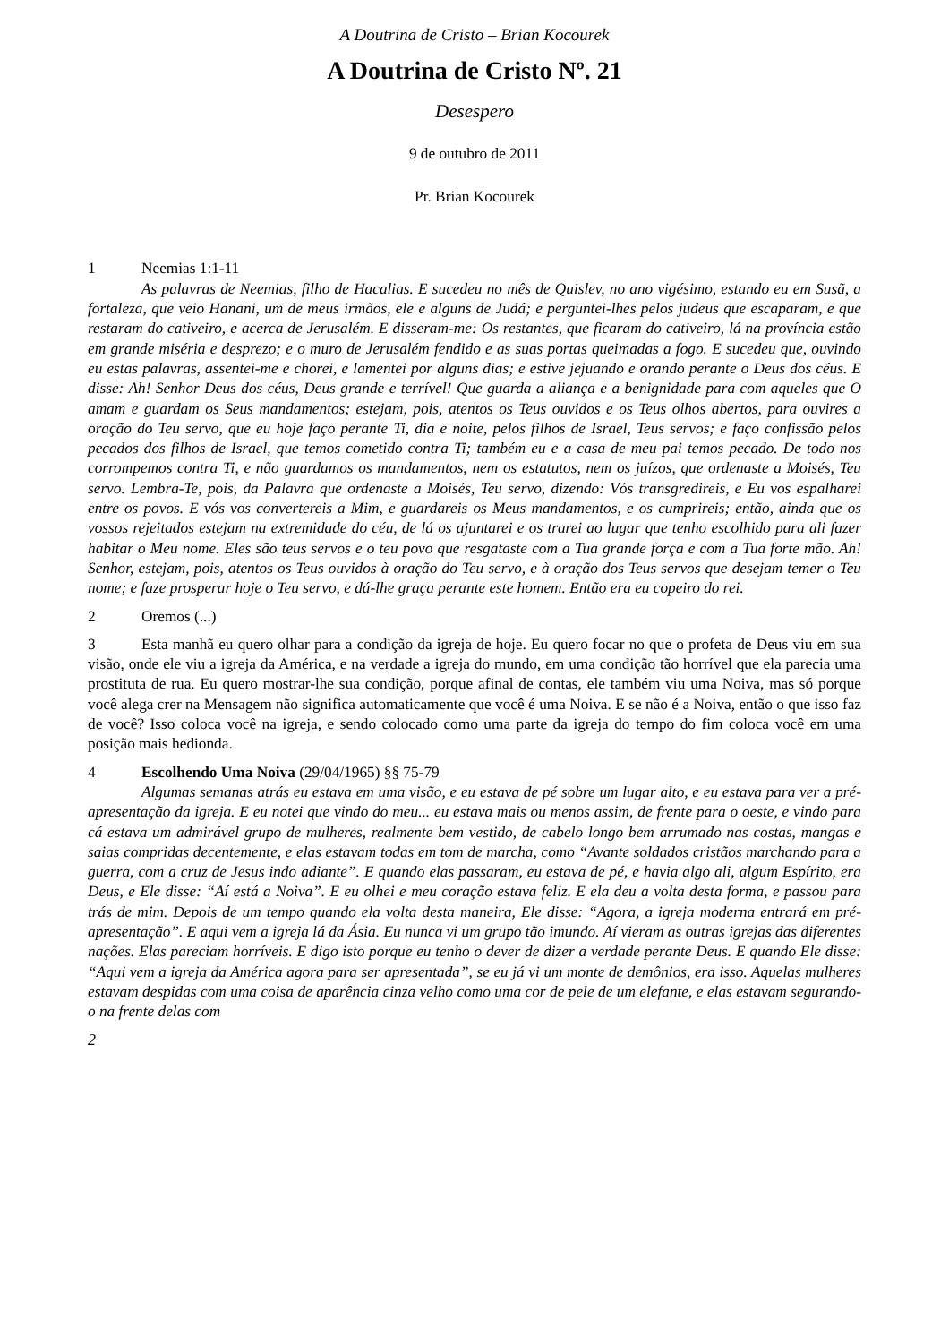A Doutrina de Cristo – Brian Kocourek
A Doutrina de Cristo Nº. 21
Desespero
9 de outubro de 2011
Pr. Brian Kocourek
1 Neemias 1:1-11
As palavras de Neemias, filho de Hacalias. E sucedeu no mês de Quislev, no ano vigésimo, estando eu em Susã, a fortaleza, que veio Hanani, um de meus irmãos, ele e alguns de Judá; e perguntei-lhes pelos judeus que escaparam, e que restaram do cativeiro, e acerca de Jerusalém. E disseram-me: Os restantes, que ficaram do cativeiro, lá na província estão em grande miséria e desprezo; e o muro de Jerusalém fendido e as suas portas queimadas a fogo. E sucedeu que, ouvindo eu estas palavras, assentei-me e chorei, e lamentei por alguns dias; e estive jejuando e orando perante o Deus dos céus. E disse: Ah! Senhor Deus dos céus, Deus grande e terrível! Que guarda a aliança e a benignidade para com aqueles que O amam e guardam os Seus mandamentos; estejam, pois, atentos os Teus ouvidos e os Teus olhos abertos, para ouvires a oração do Teu servo, que eu hoje faço perante Ti, dia e noite, pelos filhos de Israel, Teus servos; e faço confissão pelos pecados dos filhos de Israel, que temos cometido contra Ti; também eu e a casa de meu pai temos pecado. De todo nos corrompemos contra Ti, e não guardamos os mandamentos, nem os estatutos, nem os juízos, que ordenaste a Moisés, Teu servo. Lembra-Te, pois, da Palavra que ordenaste a Moisés, Teu servo, dizendo: Vós transgredireis, e Eu vos espalharei entre os povos. E vós vos convertereis a Mim, e guardareis os Meus mandamentos, e os cumprireis; então, ainda que os vossos rejeitados estejam na extremidade do céu, de lá os ajuntarei e os trarei ao lugar que tenho escolhido para ali fazer habitar o Meu nome. Eles são teus servos e o teu povo que resgataste com a Tua grande força e com a Tua forte mão. Ah! Senhor, estejam, pois, atentos os Teus ouvidos à oração do Teu servo, e à oração dos Teus servos que desejam temer o Teu nome; e faze prosperar hoje o Teu servo, e dá-lhe graça perante este homem. Então era eu copeiro do rei.
2 Oremos (...)
3 Esta manhã eu quero olhar para a condição da igreja de hoje. Eu quero focar no que o profeta de Deus viu em sua visão, onde ele viu a igreja da América, e na verdade a igreja do mundo, em uma condição tão horrível que ela parecia uma prostituta de rua. Eu quero mostrar-lhe sua condição, porque afinal de contas, ele também viu uma Noiva, mas só porque você alega crer na Mensagem não significa automaticamente que você é uma Noiva. E se não é a Noiva, então o que isso faz de você? Isso coloca você na igreja, e sendo colocado como uma parte da igreja do tempo do fim coloca você em uma posição mais hedionda.
4 Escolhendo Uma Noiva (29/04/1965) §§ 75-79
Algumas semanas atrás eu estava em uma visão, e eu estava de pé sobre um lugar alto, e eu estava para ver a pré-apresentação da igreja. E eu notei que vindo do meu... eu estava mais ou menos assim, de frente para o oeste, e vindo para cá estava um admirável grupo de mulheres, realmente bem vestido, de cabelo longo bem arrumado nas costas, mangas e saias compridas decentemente, e elas estavam todas em tom de marcha, como “Avante soldados cristãos marchando para a guerra, com a cruz de Jesus indo adiante”. E quando elas passaram, eu estava de pé, e havia algo ali, algum Espírito, era Deus, e Ele disse: “Aí está a Noiva”. E eu olhei e meu coração estava feliz. E ela deu a volta desta forma, e passou para trás de mim. Depois de um tempo quando ela volta desta maneira, Ele disse: “Agora, a igreja moderna entrará em pré-apresentação”. E aqui vem a igreja lá da Ásia. Eu nunca vi um grupo tão imundo. Aí vieram as outras igrejas das diferentes nações. Elas pareciam horríveis. E digo isto porque eu tenho o dever de dizer a verdade perante Deus. E quando Ele disse: “Aqui vem a igreja da América agora para ser apresentada”, se eu já vi um monte de demônios, era isso. Aquelas mulheres estavam despidas com uma coisa de aparência cinza velho como uma cor de pele de um elefante, e elas estavam segurando-o na frente delas com
2